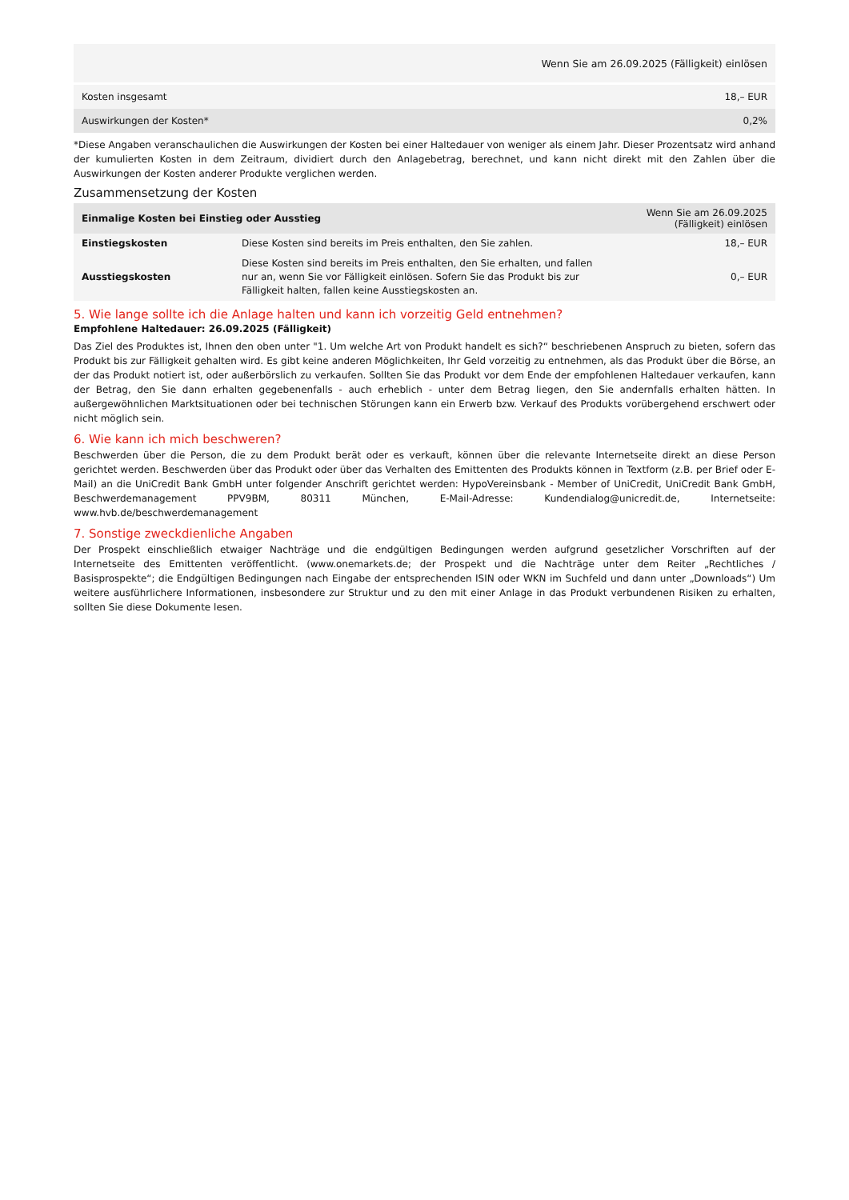| Wenn Sie am 26.09.2025 (Fälligkeit) einlösen | |
| Kosten insgesamt | 18,– EUR |
| Auswirkungen der Kosten* | 0,2% |
*Diese Angaben veranschaulichen die Auswirkungen der Kosten bei einer Haltedauer von weniger als einem Jahr. Dieser Prozentsatz wird anhand der kumulierten Kosten in dem Zeitraum, dividiert durch den Anlagebetrag, berechnet, und kann nicht direkt mit den Zahlen über die Auswirkungen der Kosten anderer Produkte verglichen werden.
Zusammensetzung der Kosten
| Einmalige Kosten bei Einstieg oder Ausstieg | | Wenn Sie am 26.09.2025 (Fälligkeit) einlösen |
| --- | --- | --- |
| Einstiegskosten | Diese Kosten sind bereits im Preis enthalten, den Sie zahlen. | 18,– EUR |
| Ausstiegskosten | Diese Kosten sind bereits im Preis enthalten, den Sie erhalten, und fallen nur an, wenn Sie vor Fälligkeit einlösen. Sofern Sie das Produkt bis zur Fälligkeit halten, fallen keine Ausstiegskosten an. | 0,– EUR |
5. Wie lange sollte ich die Anlage halten und kann ich vorzeitig Geld entnehmen?
Empfohlene Haltedauer: 26.09.2025 (Fälligkeit)
Das Ziel des Produktes ist, Ihnen den oben unter "1. Um welche Art von Produkt handelt es sich?“ beschriebenen Anspruch zu bieten, sofern das Produkt bis zur Fälligkeit gehalten wird. Es gibt keine anderen Möglichkeiten, Ihr Geld vorzeitig zu entnehmen, als das Produkt über die Börse, an der das Produkt notiert ist, oder außerbörslich zu verkaufen. Sollten Sie das Produkt vor dem Ende der empfohlenen Haltedauer verkaufen, kann der Betrag, den Sie dann erhalten gegebenenfalls - auch erheblich - unter dem Betrag liegen, den Sie andernfalls erhalten hätten. In außergewöhnlichen Marktsituationen oder bei technischen Störungen kann ein Erwerb bzw. Verkauf des Produkts vorübergehend erschwert oder nicht möglich sein.
6. Wie kann ich mich beschweren?
Beschwerden über die Person, die zu dem Produkt berät oder es verkauft, können über die relevante Internetseite direkt an diese Person gerichtet werden. Beschwerden über das Produkt oder über das Verhalten des Emittenten des Produkts können in Textform (z.B. per Brief oder E-Mail) an die UniCredit Bank GmbH unter folgender Anschrift gerichtet werden: HypoVereinsbank - Member of UniCredit, UniCredit Bank GmbH, Beschwerdemanagement PPV9BM, 80311 München, E-Mail-Adresse: Kundendialog@unicredit.de, Internetseite: www.hvb.de/beschwerdemanagement
7. Sonstige zweckdienliche Angaben
Der Prospekt einschließlich etwaiger Nachträge und die endgültigen Bedingungen werden aufgrund gesetzlicher Vorschriften auf der Internetseite des Emittenten veröffentlicht. (www.onemarkets.de; der Prospekt und die Nachträge unter dem Reiter „Rechtliches / Basisprospekte“; die Endgültigen Bedingungen nach Eingabe der entsprechenden ISIN oder WKN im Suchfeld und dann unter „Downloads“) Um weitere ausführlichere Informationen, insbesondere zur Struktur und zu den mit einer Anlage in das Produkt verbundenen Risiken zu erhalten, sollten Sie diese Dokumente lesen.